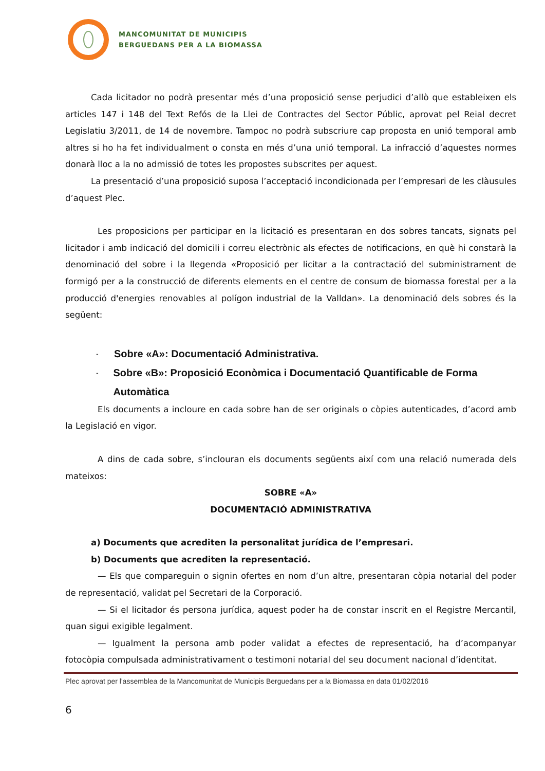MANCOMUNITAT DE MUNICIPIS
BERGUEDANS PER A LA BIOMASSA
Cada licitador no podrà presentar més d’una proposició sense perjudici d’allò que estableixen els articles 147 i 148 del Text Refós de la Llei de Contractes del Sector Públic, aprovat pel Reial decret Legislatiu 3/2011, de 14 de novembre. Tampoc no podrà subscriure cap proposta en unió temporal amb altres si ho ha fet individualment o consta en més d’una unió temporal. La infracció d’aquestes normes donarà lloc a la no admissió de totes les propostes subscrites per aquest.
La presentació d’una proposició suposa l’acceptació incondicionada per l’empresari de les clàusules d’aquest Plec.
Les proposicions per participar en la licitació es presentaran en dos sobres tancats, signats pel licitador i amb indicació del domicili i correu electrònic als efectes de notificacions, en què hi constarà la denominació del sobre i la llegenda «Proposició per licitar a la contractació del subministrament de formigó per a la construcció de diferents elements en el centre de consum de biomassa forestal per a la producció d'energies renovables al polígon industrial de la Valldan». La denominació dels sobres és la següent:
- Sobre «A»: Documentació Administrativa.
- Sobre «B»: Proposició Econòmica i Documentació Quantificable de Forma Automàtica
Els documents a incloure en cada sobre han de ser originals o còpies autenticades, d’acord amb la Legislació en vigor.
A dins de cada sobre, s’inclouran els documents següents així com una relació numerada dels mateixos:
SOBRE «A»
DOCUMENTACIÓ ADMINISTRATIVA
a) Documents que acrediten la personalitat jurídica de l’empresari.
b) Documents que acrediten la representació.
— Els que compareguin o signin ofertes en nom d’un altre, presentaran còpia notarial del poder de representació, validat pel Secretari de la Corporació.
— Si el licitador és persona jurídica, aquest poder ha de constar inscrit en el Registre Mercantil, quan sigui exigible legalment.
— Igualment la persona amb poder validat a efectes de representació, ha d’acompanyar fotocòpia compulsada administrativament o testimoni notarial del seu document nacional d’identitat.
Plec aprovat per l'assemblea de la Mancomunitat de Municipis Berguedans per a la Biomassa en data 01/02/2016
6